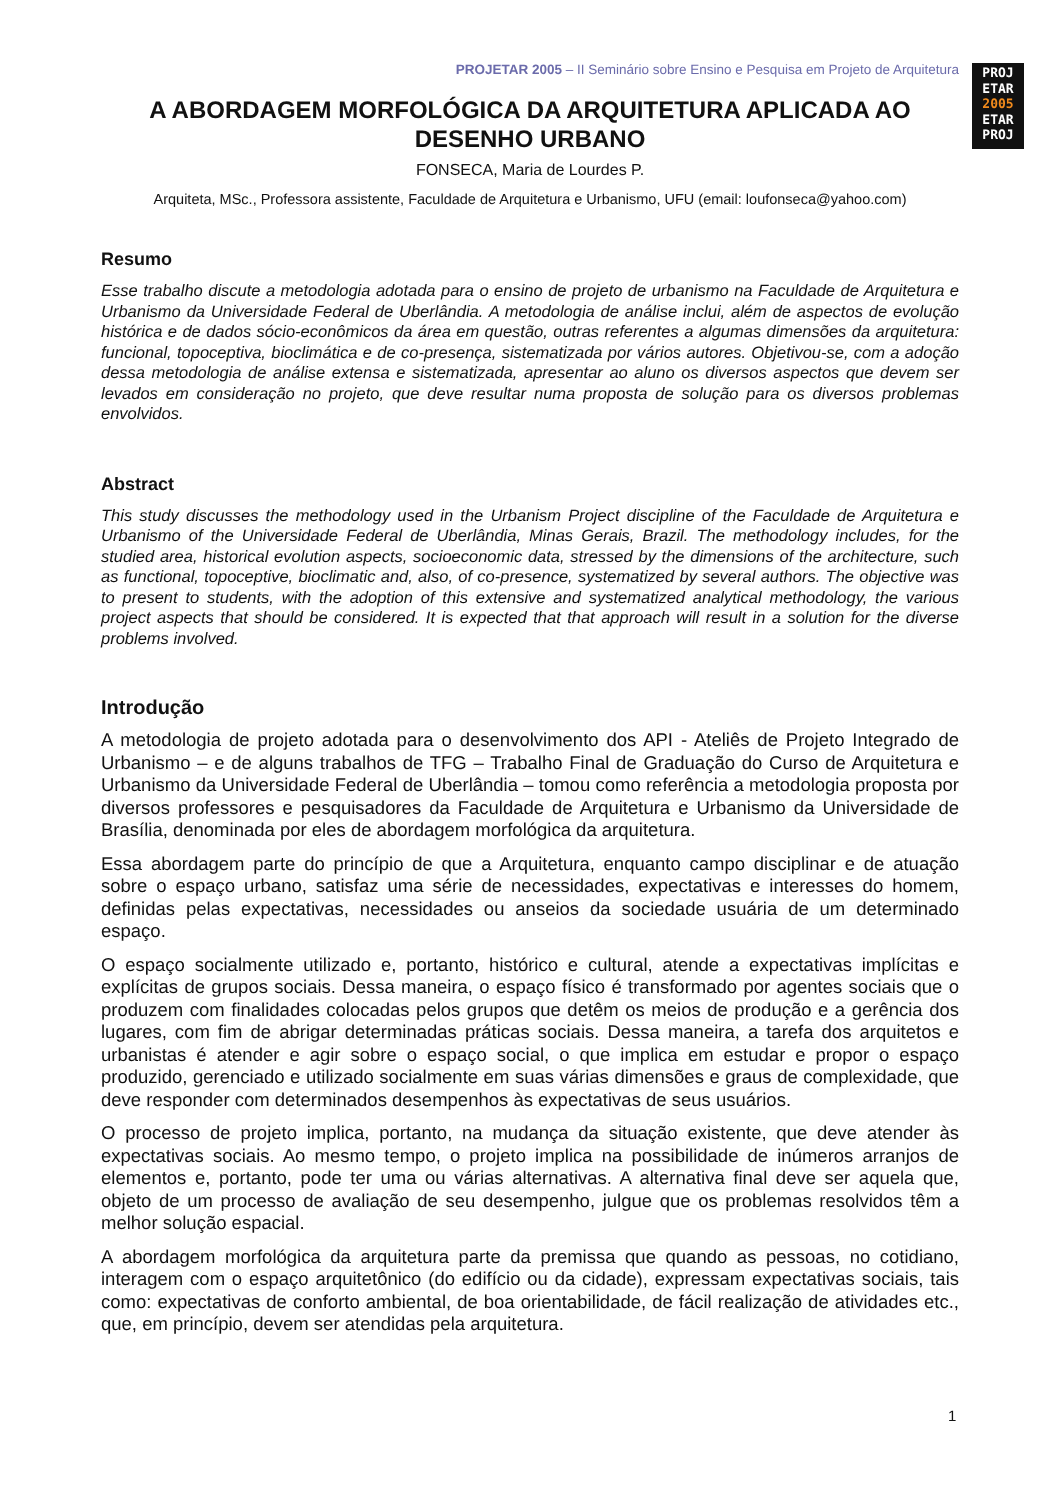PROJ
ETAR
2005
ETAR
PROJ
PROJETAR 2005 – II Seminário sobre Ensino e Pesquisa em Projeto de Arquitetura
A ABORDAGEM MORFOLÓGICA DA ARQUITETURA APLICADA AO DESENHO URBANO
FONSECA, Maria de Lourdes P.
Arquiteta, MSc., Professora assistente, Faculdade de Arquitetura e Urbanismo, UFU (email: loufonseca@yahoo.com)
Resumo
Esse trabalho discute a metodologia adotada para o ensino de projeto de urbanismo na Faculdade de Arquitetura e Urbanismo da Universidade Federal de Uberlândia. A metodologia de análise inclui, além de aspectos de evolução histórica e de dados sócio-econômicos da área em questão, outras referentes a algumas dimensões da arquitetura: funcional, topoceptiva, bioclimática e de co-presença, sistematizada por vários autores. Objetivou-se, com a adoção dessa metodologia de análise extensa e sistematizada, apresentar ao aluno os diversos aspectos que devem ser levados em consideração no projeto, que deve resultar numa proposta de solução para os diversos problemas envolvidos.
Abstract
This study discusses the methodology used in the Urbanism Project discipline of the Faculdade de Arquitetura e Urbanismo of the Universidade Federal de Uberlândia, Minas Gerais, Brazil. The methodology includes, for the studied area, historical evolution aspects, socioeconomic data, stressed by the dimensions of the architecture, such as functional, topoceptive, bioclimatic and, also, of co-presence, systematized by several authors. The objective was to present to students, with the adoption of this extensive and systematized analytical methodology, the various project aspects that should be considered. It is expected that that approach will result in a solution for the diverse problems involved.
Introdução
A metodologia de projeto adotada para o desenvolvimento dos API - Ateliês de Projeto Integrado de Urbanismo – e de alguns trabalhos de TFG – Trabalho Final de Graduação do Curso de Arquitetura e Urbanismo da Universidade Federal de Uberlândia – tomou como referência a metodologia proposta por diversos professores e pesquisadores da Faculdade de Arquitetura e Urbanismo da Universidade de Brasília, denominada por eles de abordagem morfológica da arquitetura.
Essa abordagem parte do princípio de que a Arquitetura, enquanto campo disciplinar e de atuação sobre o espaço urbano, satisfaz uma série de necessidades, expectativas e interesses do homem, definidas pelas expectativas, necessidades ou anseios da sociedade usuária de um determinado espaço.
O espaço socialmente utilizado e, portanto, histórico e cultural, atende a expectativas implícitas e explícitas de grupos sociais. Dessa maneira, o espaço físico é transformado por agentes sociais que o produzem com finalidades colocadas pelos grupos que detêm os meios de produção e a gerência dos lugares, com fim de abrigar determinadas práticas sociais. Dessa maneira, a tarefa dos arquitetos e urbanistas é atender e agir sobre o espaço social, o que implica em estudar e propor o espaço produzido, gerenciado e utilizado socialmente em suas várias dimensões e graus de complexidade, que deve responder com determinados desempenhos às expectativas de seus usuários.
O processo de projeto implica, portanto, na mudança da situação existente, que deve atender às expectativas sociais. Ao mesmo tempo, o projeto implica na possibilidade de inúmeros arranjos de elementos e, portanto, pode ter uma ou várias alternativas. A alternativa final deve ser aquela que, objeto de um processo de avaliação de seu desempenho, julgue que os problemas resolvidos têm a melhor solução espacial.
A abordagem morfológica da arquitetura parte da premissa que quando as pessoas, no cotidiano, interagem com o espaço arquitetônico (do edifício ou da cidade), expressam expectativas sociais, tais como: expectativas de conforto ambiental, de boa orientabilidade, de fácil realização de atividades etc., que, em princípio, devem ser atendidas pela arquitetura.
1